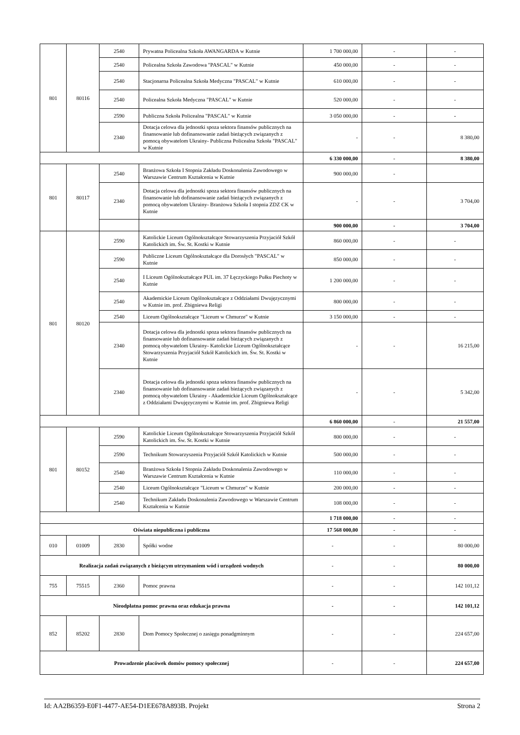| 801 | 80116 | 2540 | Prywatna Policealna Szkoła AWANGARDA w Kutnie | 1 700 000,00 | - | - |
| | | 2540 | Policealna Szkoła Zawodowa "PASCAL" w Kutnie | 450 000,00 | - | - |
| | | 2540 | Stacjonarna Policealna Szkoła Medyczna "PASCAL" w Kutnie | 610 000,00 | - | - |
| | | 2540 | Policealna Szkoła Medyczna "PASCAL" w Kutnie | 520 000,00 | - | - |
| | | 2590 | Publiczna Szkoła Policealna "PASCAL" w Kutnie | 3 050 000,00 | - | - |
| | | 2340 | Dotacja celowa dla jednostki spoza sektora finansów publicznych na finansowanie lub dofinansowanie zadań bieżących związanych z pomocą obywatelom Ukrainy- Publiczna Policealna Szkoła "PASCAL" w Kutnie | - | - | 8 380,00 |
| | | | | 6 330 000,00 | - | 8 380,00 |
| 801 | 80117 | 2540 | Branżowa Szkoła I Stopnia Zakładu Doskonalenia Zawodowego w Warszawie Centrum Kształcenia w Kutnie | 900 000,00 | - | |
| | | 2340 | Dotacja celowa dla jednostki spoza sektora finansów publicznych na finansowanie lub dofinansowanie zadań bieżących związanych z pomocą obywatelom Ukrainy- Branżowa Szkoła I stopnia ZDZ CK w Kutnie | - | - | 3 704,00 |
| | | | | 900 000,00 | - | 3 704,00 |
| 801 | 80120 | 2590 | Katolickie Liceum Ogólnokształcące Stowarzyszenia Przyjaciół Szkół Katolickich im. Św. St. Kostki w Kutnie | 860 000,00 | - | - |
| | | 2590 | Publiczne Liceum Ogólnokształcące dla Dorosłych "PASCAL" w Kutnie | 850 000,00 | - | - |
| | | 2540 | I Liceum Ogólnokształcące PUL im. 37 Łęczyckiego Pułku Piechoty w Kutnie | 1 200 000,00 | - | - |
| | | 2540 | Akademickie Liceum Ogólnokształcące z Oddziałami Dwujęzycznymi w Kutnie im. prof. Zbigniewa Religi | 800 000,00 | - | - |
| | | 2540 | Liceum Ogólnokształcące "Liceum w Chmurze" w Kutnie | 3 150 000,00 | - | - |
| | | 2340 | Dotacja celowa dla jednostki spoza sektora finansów publicznych na finansowanie lub dofinansowanie zadań bieżących związanych z pomocą obywatelom Ukrainy- Katolickie Liceum Ogólnokształcące Stowarzyszenia Przyjaciół Szkół Katolickich im. Św. St. Kostki w Kutnie | - | - | 16 215,00 |
| | | 2340 | Dotacja celowa dla jednostki spoza sektora finansów publicznych na finansowanie lub dofinansowanie zadań bieżących związanych z pomocą obywatelom Ukrainy - Akademickie Liceum Ogólnokształcące z Oddziałami Dwujęzycznymi w Kutnie im. prof. Zbigniewa Religi | - | - | 5 342,00 |
| | | | | 6 860 000,00 | - | 21 557,00 |
| 801 | 80152 | 2590 | Katolickie Liceum Ogólnokształcące Stowarzyszenia Przyjaciół Szkół Katolickich im. Św. St. Kostki w Kutnie | 800 000,00 | - | - |
| | | 2590 | Technikum Stowarzyszenia Przyjaciół Szkół Katolickich w Kutnie | 500 000,00 | - | - |
| | | 2540 | Branżowa Szkoła I Stopnia Zakładu Doskonalenia Zawodowego w Warszawie Centrum Kształcenia w Kutnie | 110 000,00 | - | - |
| | | 2540 | Liceum Ogólnokształcące "Liceum w Chmurze" w Kutnie | 200 000,00 | - | - |
| | | 2540 | Technikum Zakładu Doskonalenia Zawodowego w Warszawie Centrum Kształcenia w Kutnie | 108 000,00 | - | - |
| | | | | 1 718 000,00 | - | - |
| Oświata niepubliczna i publiczna | | | | 17 568 000,00 | - | - |
| 010 | 01009 | 2830 | Spółki wodne | - | - | 80 000,00 |
| Realizacja zadań związanych z bieżącym utrzymaniem wód i urządzeń wodnych | | | | - | - | 80 000,00 |
| 755 | 75515 | 2360 | Pomoc prawna | - | - | 142 101,12 |
| Nieodpłatna pomoc prawna oraz edukacja prawna | | | | - | - | 142 101,12 |
| 852 | 85202 | 2830 | Dom Pomocy Społecznej o zasięgu ponadgminnym | - | - | 224 657,00 |
| Prowadzenie placówek domów pomocy społecznej | | | | - | - | 224 657,00 |
Id: AA2B6359-E0F1-4477-AE54-D1EE678A893B. Projekt Strona 2